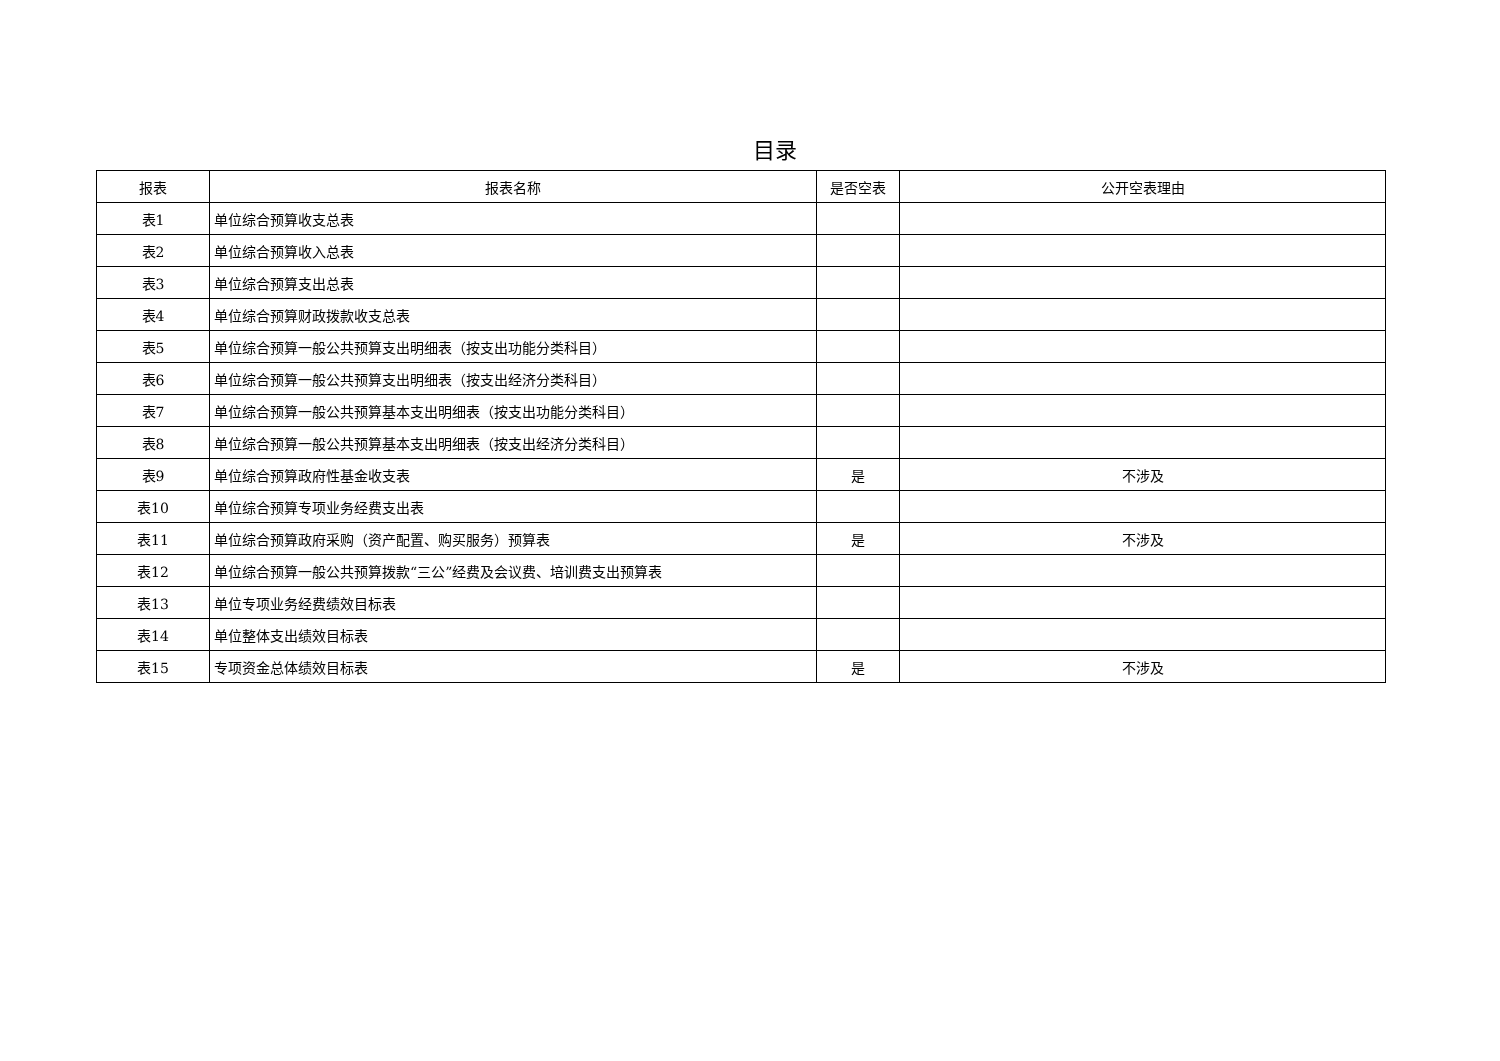目录
| 报表 | 报表名称 | 是否空表 | 公开空表理由 |
| --- | --- | --- | --- |
| 表1 | 单位综合预算收支总表 | | |
| 表2 | 单位综合预算收入总表 | | |
| 表3 | 单位综合预算支出总表 | | |
| 表4 | 单位综合预算财政拨款收支总表 | | |
| 表5 | 单位综合预算一般公共预算支出明细表（按支出功能分类科目） | | |
| 表6 | 单位综合预算一般公共预算支出明细表（按支出经济分类科目） | | |
| 表7 | 单位综合预算一般公共预算基本支出明细表（按支出功能分类科目） | | |
| 表8 | 单位综合预算一般公共预算基本支出明细表（按支出经济分类科目） | | |
| 表9 | 单位综合预算政府性基金收支表 | 是 | 不涉及 |
| 表10 | 单位综合预算专项业务经费支出表 | | |
| 表11 | 单位综合预算政府采购（资产配置、购买服务）预算表 | 是 | 不涉及 |
| 表12 | 单位综合预算一般公共预算拨款“三公”经费及会议费、培训费支出预算表 | | |
| 表13 | 单位专项业务经费绩效目标表 | | |
| 表14 | 单位整体支出绩效目标表 | | |
| 表15 | 专项资金总体绩效目标表 | 是 | 不涉及 |